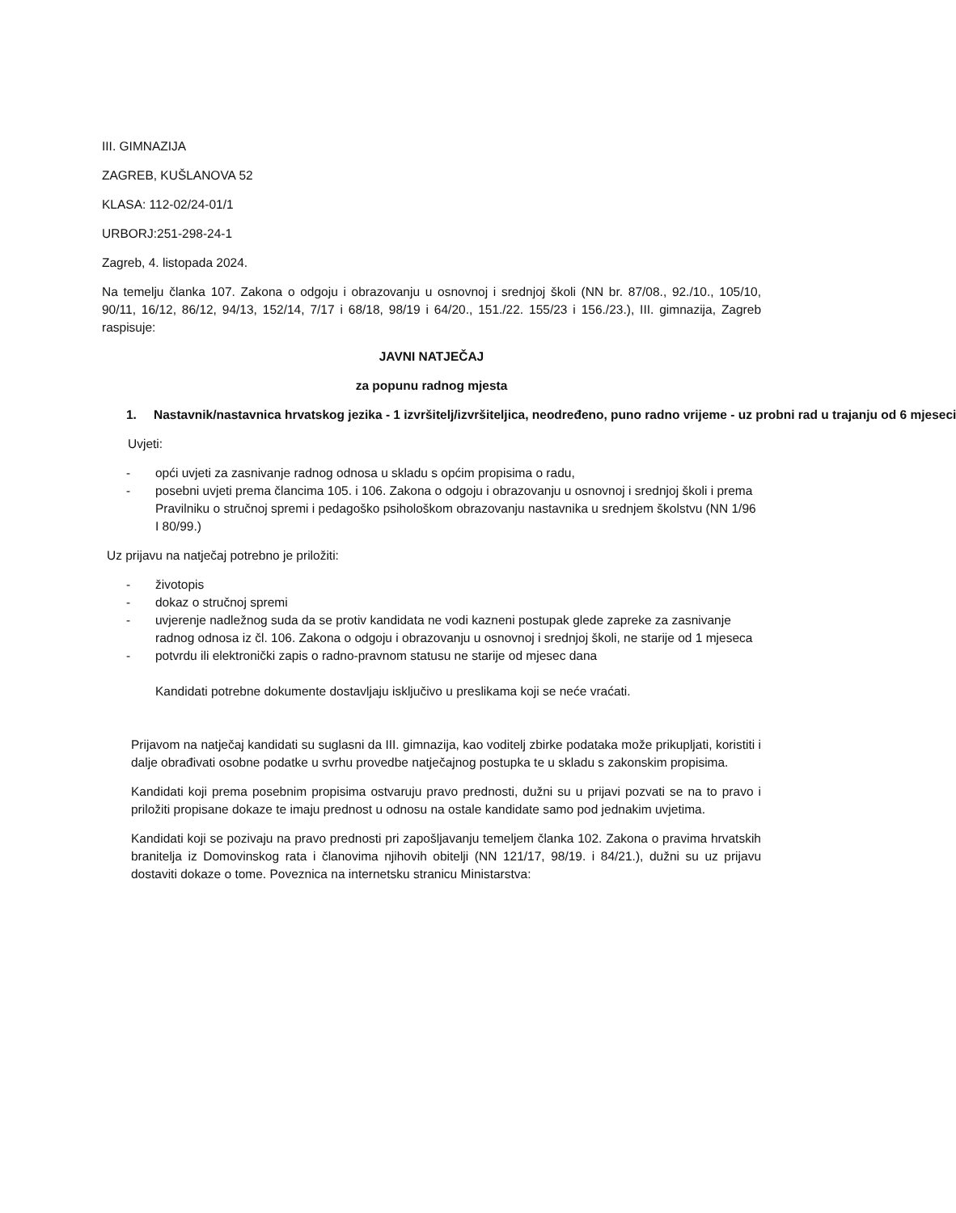III. GIMNAZIJA
ZAGREB, KUŠLANOVA 52
KLASA: 112-02/24-01/1
URBORJ:251-298-24-1
Zagreb, 4. listopada 2024.
Na temelju članka 107. Zakona o odgoju i obrazovanju u osnovnoj i srednjoj školi (NN br. 87/08., 92./10., 105/10, 90/11, 16/12, 86/12, 94/13, 152/14, 7/17 i 68/18, 98/19 i 64/20., 151./22. 155/23 i 156./23.), III. gimnazija, Zagreb raspisuje:
JAVNI NATJEČAJ
za popunu radnog mjesta
1. Nastavnik/nastavnica hrvatskog jezika - 1 izvršitelj/izvršiteljica, neodređeno, puno radno vrijeme - uz probni rad u trajanju od 6 mjeseci
Uvjeti:
- opći uvjeti za zasnivanje radnog odnosa u skladu s općim propisima o radu,
- posebni uvjeti prema člancima 105. i 106. Zakona o odgoju i obrazovanju u osnovnoj i srednjoj školi i prema Pravilniku o stručnoj spremi i pedagoško psihološkom obrazovanju nastavnika u srednjem školstvu (NN 1/96 I 80/99.)
Uz prijavu na natječaj potrebno je priložiti:
- životopis
- dokaz o stručnoj spremi
- uvjerenje nadležnog suda da se protiv kandidata ne vodi kazneni postupak glede zapreke za zasnivanje radnog odnosa iz čl. 106. Zakona o odgoju i obrazovanju u osnovnoj i srednjoj školi, ne starije od 1 mjeseca
- potvrdu ili elektronički zapis o radno-pravnom statusu ne starije od mjesec dana
Kandidati potrebne dokumente dostavljaju isključivo u preslikama koji se neće vraćati.
Prijavom na natječaj kandidati su suglasni da III. gimnazija, kao voditelj zbirke podataka može prikupljati, koristiti i dalje obrađivati osobne podatke u svrhu provedbe natječajnog postupka te u skladu s zakonskim propisima.
Kandidati koji prema posebnim propisima ostvaruju pravo prednosti, dužni su u prijavi pozvati se na to pravo i priložiti propisane dokaze te imaju prednost u odnosu na ostale kandidate samo pod jednakim uvjetima.
Kandidati koji se pozivaju na pravo prednosti pri zapošljavanju temeljem članka 102. Zakona o pravima hrvatskih branitelja iz Domovinskog rata i članovima njihovih obitelji (NN 121/17, 98/19. i 84/21.), dužni su uz prijavu dostaviti dokaze o tome. Poveznica na internetsku stranicu Ministarstva: